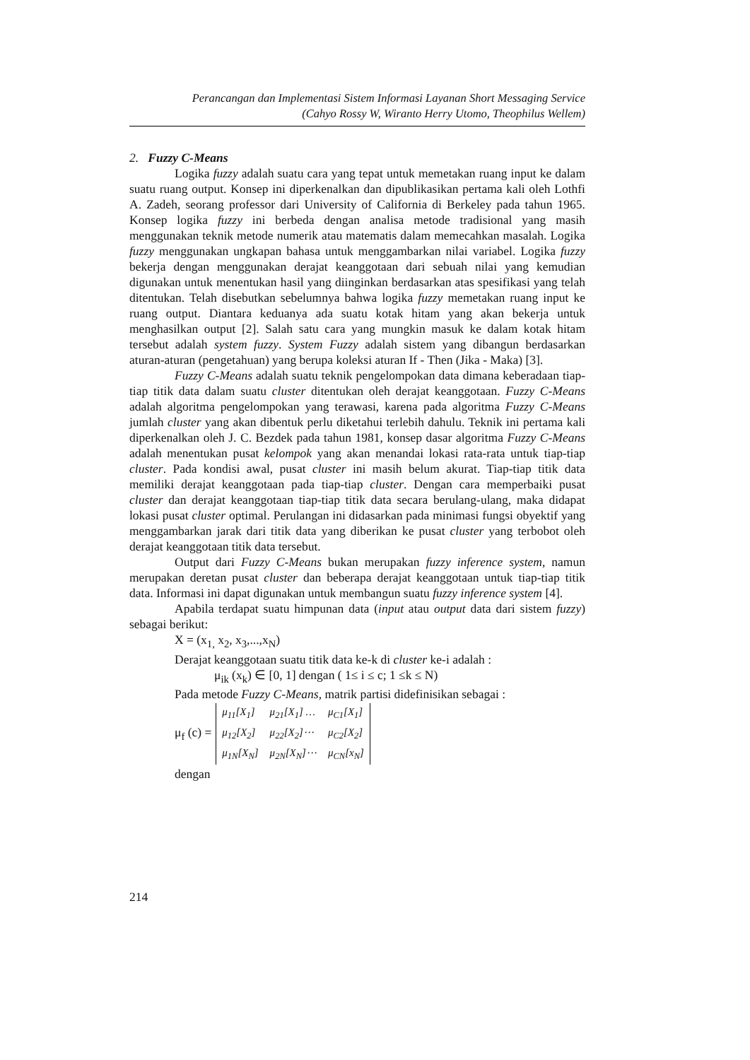Perancangan dan Implementasi Sistem Informasi Layanan Short Messaging Service
(Cahyo Rossy W, Wiranto Herry Utomo, Theophilus Wellem)
2. Fuzzy C-Means
Logika fuzzy adalah suatu cara yang tepat untuk memetakan ruang input ke dalam suatu ruang output. Konsep ini diperkenalkan dan dipublikasikan pertama kali oleh Lothfi A. Zadeh, seorang professor dari University of California di Berkeley pada tahun 1965. Konsep logika fuzzy ini berbeda dengan analisa metode tradisional yang masih menggunakan teknik metode numerik atau matematis dalam memecahkan masalah. Logika fuzzy menggunakan ungkapan bahasa untuk menggambarkan nilai variabel. Logika fuzzy bekerja dengan menggunakan derajat keanggotaan dari sebuah nilai yang kemudian digunakan untuk menentukan hasil yang diinginkan berdasarkan atas spesifikasi yang telah ditentukan. Telah disebutkan sebelumnya bahwa logika fuzzy memetakan ruang input ke ruang output. Diantara keduanya ada suatu kotak hitam yang akan bekerja untuk menghasilkan output [2]. Salah satu cara yang mungkin masuk ke dalam kotak hitam tersebut adalah system fuzzy. System Fuzzy adalah sistem yang dibangun berdasarkan aturan-aturan (pengetahuan) yang berupa koleksi aturan If - Then (Jika - Maka) [3].
Fuzzy C-Means adalah suatu teknik pengelompokan data dimana keberadaan tiap-tiap titik data dalam suatu cluster ditentukan oleh derajat keanggotaan. Fuzzy C-Means adalah algoritma pengelompokan yang terawasi, karena pada algoritma Fuzzy C-Means jumlah cluster yang akan dibentuk perlu diketahui terlebih dahulu. Teknik ini pertama kali diperkenalkan oleh J. C. Bezdek pada tahun 1981, konsep dasar algoritma Fuzzy C-Means adalah menentukan pusat kelompok yang akan menandai lokasi rata-rata untuk tiap-tiap cluster. Pada kondisi awal, pusat cluster ini masih belum akurat. Tiap-tiap titik data memiliki derajat keanggotaan pada tiap-tiap cluster. Dengan cara memperbaiki pusat cluster dan derajat keanggotaan tiap-tiap titik data secara berulang-ulang, maka didapat lokasi pusat cluster optimal. Perulangan ini didasarkan pada minimasi fungsi obyektif yang menggambarkan jarak dari titik data yang diberikan ke pusat cluster yang terbobot oleh derajat keanggotaan titik data tersebut.
Output dari Fuzzy C-Means bukan merupakan fuzzy inference system, namun merupakan deretan pusat cluster dan beberapa derajat keanggotaan untuk tiap-tiap titik data. Informasi ini dapat digunakan untuk membangun suatu fuzzy inference system [4].
Apabila terdapat suatu himpunan data (input atau output data dari sistem fuzzy) sebagai berikut:
X = (x<sub>1,</sub> x<sub>2</sub>, x<sub>3</sub>,...,x<sub>N</sub>)
Derajat keanggotaan suatu titik data ke-k di cluster ke-i adalah :
μ<sub>ik</sub> (x<sub>k</sub>) ∈ [0, 1] dengan ( 1≤ i ≤ c; 1 ≤k ≤ N)
Pada metode Fuzzy C-Means, matrik partisi didefinisikan sebagai :
μ<sub>f</sub> (c) =
| μ<sub>11</sub>[X<sub>1</sub>] | μ<sub>21</sub>[X<sub>1</sub>] … | μ<sub>C1</sub>[X<sub>1</sub>] |
| μ<sub>12</sub>[X<sub>2</sub>] | μ<sub>22</sub>[X<sub>2</sub>]⋯ | μ<sub>C2</sub>[X<sub>2</sub>] |
| μ<sub>1N</sub>[X<sub>N</sub>] | μ<sub>2N</sub>[X<sub>N</sub>]⋯ | μ<sub>CN</sub>[x<sub>N</sub>] |
dengan
214